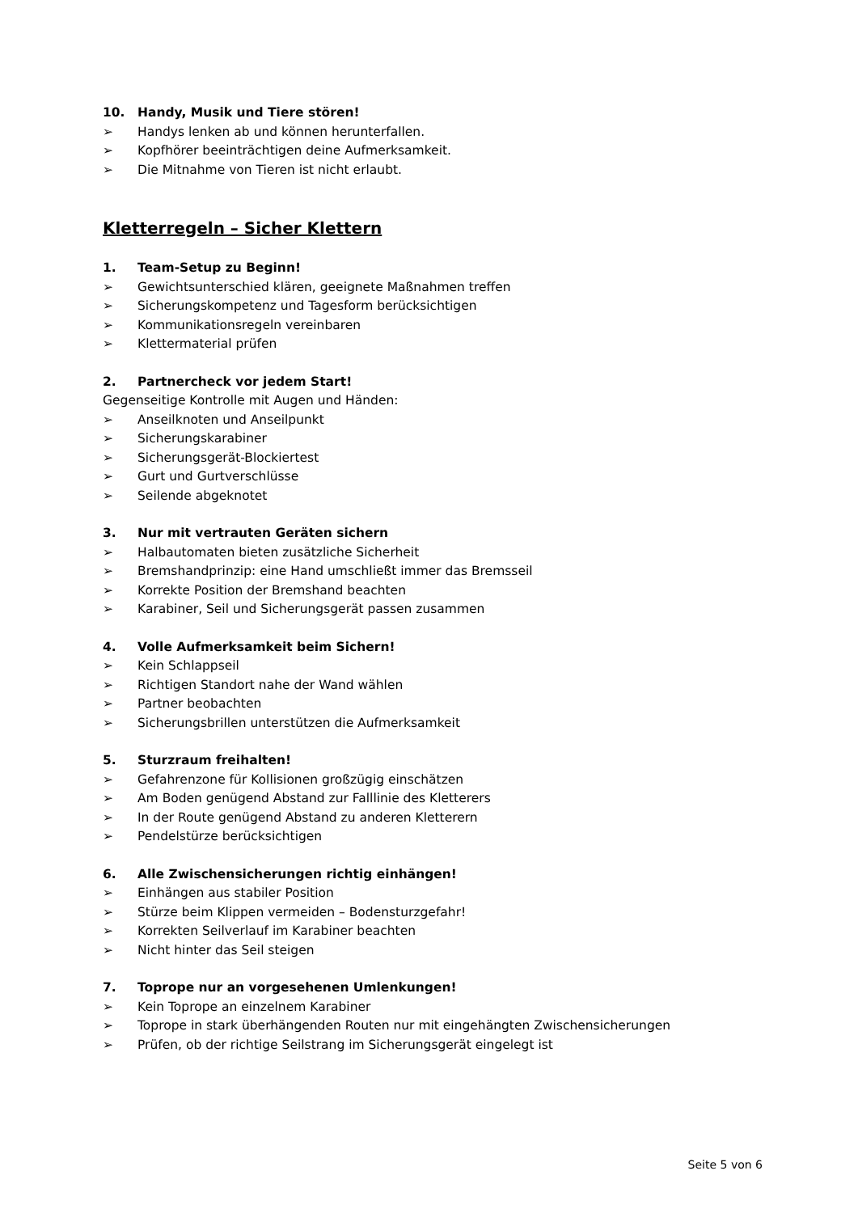10. Handy, Musik und Tiere stören!
➢ Handys lenken ab und können herunterfallen.
➢ Kopfhörer beeinträchtigen deine Aufmerksamkeit.
➢ Die Mitnahme von Tieren ist nicht erlaubt.
Kletterregeln – Sicher Klettern
1. Team-Setup zu Beginn!
➢ Gewichtsunterschied klären, geeignete Maßnahmen treffen
➢ Sicherungskompetenz und Tagesform berücksichtigen
➢ Kommunikationsregeln vereinbaren
➢ Klettermaterial prüfen
2. Partnercheck vor jedem Start!
Gegenseitige Kontrolle mit Augen und Händen:
➢ Anseilknoten und Anseilpunkt
➢ Sicherungskarabiner
➢ Sicherungsgerät-Blockiertest
➢ Gurt und Gurtverschlüsse
➢ Seilende abgeknotet
3. Nur mit vertrauten Geräten sichern
➢ Halbautomaten bieten zusätzliche Sicherheit
➢ Bremshandprinzip: eine Hand umschließt immer das Bremsseil
➢ Korrekte Position der Bremshand beachten
➢ Karabiner, Seil und Sicherungsgerät passen zusammen
4. Volle Aufmerksamkeit beim Sichern!
➢ Kein Schlappseil
➢ Richtigen Standort nahe der Wand wählen
➢ Partner beobachten
➢ Sicherungsbrillen unterstützen die Aufmerksamkeit
5. Sturzraum freihalten!
➢ Gefahrenzone für Kollisionen großzügig einschätzen
➢ Am Boden genügend Abstand zur Falllinie des Kletterers
➢ In der Route genügend Abstand zu anderen Kletterern
➢ Pendelstürze berücksichtigen
6. Alle Zwischensicherungen richtig einhängen!
➢ Einhängen aus stabiler Position
➢ Stürze beim Klippen vermeiden – Bodensturzgefahr!
➢ Korrekten Seilverlauf im Karabiner beachten
➢ Nicht hinter das Seil steigen
7. Toprope nur an vorgesehenen Umlenkungen!
➢ Kein Toprope an einzelnem Karabiner
➢ Toprope in stark überhängenden Routen nur mit eingehängten Zwischensicherungen
➢ Prüfen, ob der richtige Seilstrang im Sicherungsgerät eingelegt ist
Seite 5 von 6